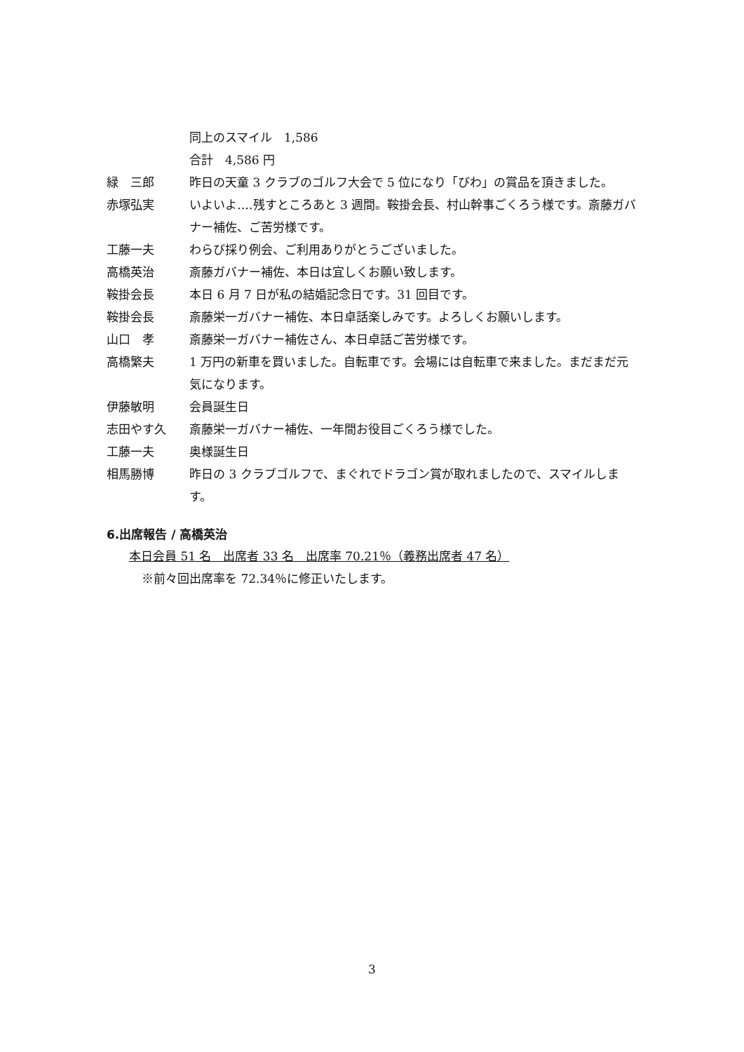同上のスマイル　1,586
合計　4,586 円
緑　三郎 昨日の天童 3 クラブのゴルフ大会で 5 位になり「びわ」の賞品を頂きました。
赤塚弘実 いよいよ‥‥残すところあと 3 週間。鞍掛会長、村山幹事ごくろう様です。斎藤ガバナー補佐、ご苦労様です。
工藤一夫 わらび採り例会、ご利用ありがとうございました。
高橋英治 斎藤ガバナー補佐、本日は宜しくお願い致します。
鞍掛会長 本日 6 月 7 日が私の結婚記念日です。31 回目です。
鞍掛会長 斎藤栄一ガバナー補佐、本日卓話楽しみです。よろしくお願いします。
山口　孝 斎藤栄一ガバナー補佐さん、本日卓話ご苦労様です。
高橋繁夫 1 万円の新車を買いました。自転車です。会場には自転車で来ました。まだまだ元気になります。
伊藤敏明 会員誕生日
志田やす久 斎藤栄一ガバナー補佐、一年間お役目ごくろう様でした。
工藤一夫 奥様誕生日
相馬勝博 昨日の 3 クラブゴルフで、まぐれでドラゴン賞が取れましたので、スマイルします。
6.出席報告 / 高橋英治
本日会員 51 名　出席者 33 名　出席率 70.21％（義務出席者 47 名）
※前々回出席率を 72.34％に修正いたします。
3